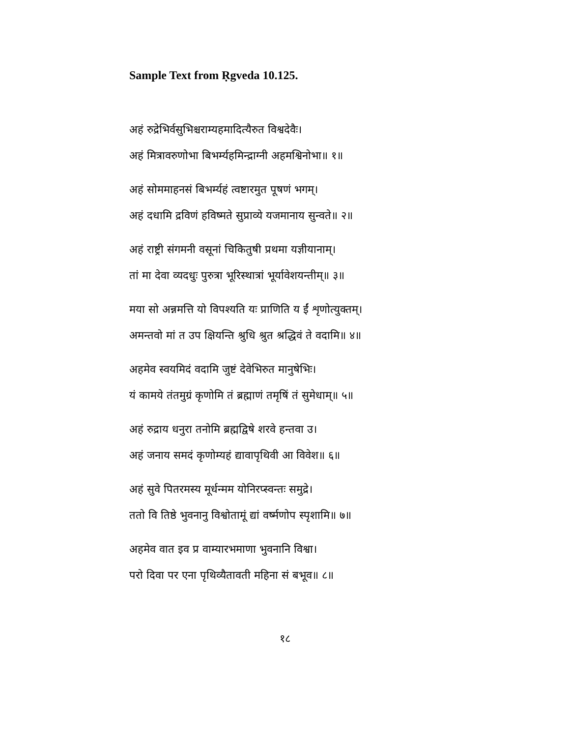Sample Text from Ṛgveda 10.125.
अहं रुद्रेभिर्वसुभिश्चराम्यहमादित्यैरुत विश्वदेवैः।
अहं मित्रावरुणोभा बिभर्म्यहमिन्द्राग्नी अहमश्विनोभा॥ १॥
अहं सोममाहनसं बिभर्म्यहं त्वष्टारमुत पूषणं भगम्।
अहं दधामि द्रविणं हविष्मते सुप्राव्ये यजमानाय सुन्वते॥ २॥
अहं राष्ट्री संगमनी वसूनां चिकितुषी प्रथमा यज्ञीयानाम्।
तां मा देवा व्यदधुः पुरुत्रा भूरिस्थात्रां भूर्यावेशयन्तीम्॥ ३॥
मया सो अन्नमत्ति यो विपश्यति यः प्राणिति य ईं शृणोत्युक्तम्।
अमन्तवो मां त उप क्षियन्ति श्रुधि श्रुत श्रद्धिवं ते वदामि॥ ४॥
अहमेव स्वयमिदं वदामि जुष्टं देवेभिरुत मानुषेभिः।
यं कामये तंतमुग्रं कृणोमि तं ब्रह्माणं तमृषिं तं सुमेधाम्॥ ५॥
अहं रुद्राय धनुरा तनोमि ब्रह्मद्विषे शरवे हन्तवा उ।
अहं जनाय समदं कृणोम्यहं द्यावापृथिवी आ विवेश॥ ६॥
अहं सुवे पितरमस्य मूर्धन्मम योनिरप्स्वन्तः समुद्रे।
ततो वि तिष्ठे भुवनानु विश्वोतामूं द्यां वर्ष्मणोप स्पृशामि॥ ७॥
अहमेव वात इव प्र वाम्यारभमाणा भुवनानि विश्वा।
परो दिवा पर एना पृथिव्यैतावती महिना सं बभूव॥ ८॥
१८